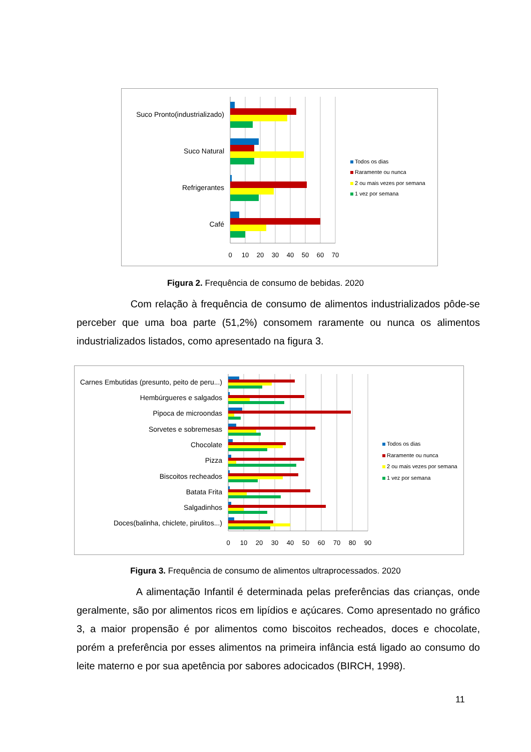Suco Pronto(industrializado)
Suco Natural
Refrigerantes
Café
0
10
20
30
40
50
60
70
Todos os dias
Raramente ou nunca
2 ou mais vezes por semana
1 vez por semana
Figura 2. Frequência de consumo de bebidas. 2020
Com relação à frequência de consumo de alimentos industrializados pôde-se perceber que uma boa parte (51,2%) consomem raramente ou nunca os alimentos industrializados listados, como apresentado na figura 3.
Carnes Embutidas (presunto, peito de peru...)
Hembúrgueres e salgados
Pipoca de microondas
Sorvetes e sobremesas
Chocolate
Pizza
Biscoitos recheados
Batata Frita
Salgadinhos
Doces(balinha, chiclete, pirulitos...)
0
10
20
30
40
50
60
70
80
90
Todos os dias
Raramente ou nunca
2 ou mais vezes por semana
1 vez por semana
Figura 3. Frequência de consumo de alimentos ultraprocessados. 2020
A alimentação Infantil é determinada pelas preferências das crianças, onde geralmente, são por alimentos ricos em lipídios e açúcares. Como apresentado no gráfico 3, a maior propensão é por alimentos como biscoitos recheados, doces e chocolate, porém a preferência por esses alimentos na primeira infância está ligado ao consumo do leite materno e por sua apetência por sabores adocicados (BIRCH, 1998).
11